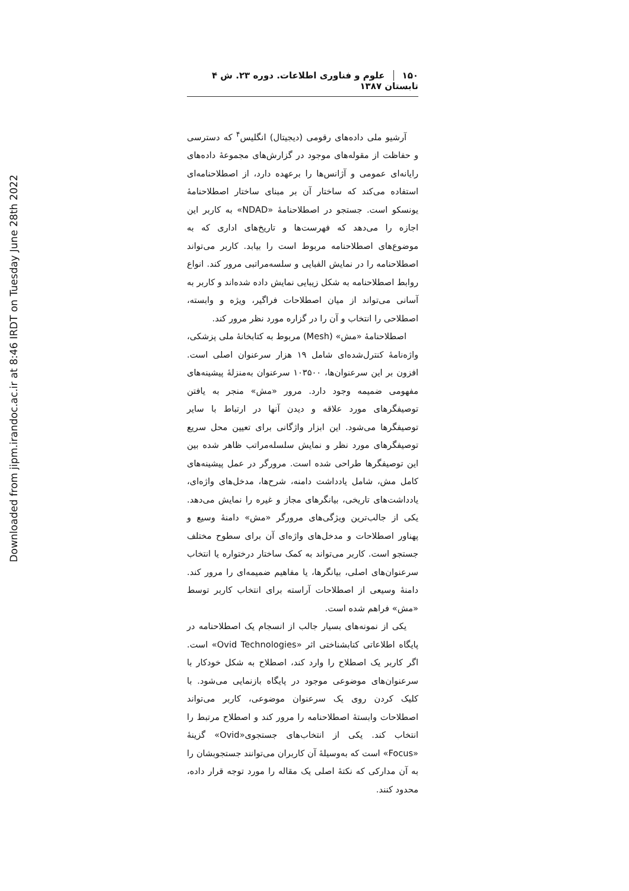Downloaded from jipm.irandoc.ac.ir at 8:46 IRDT on Tuesday June 28th 2022
۱۵۰علوم و فناوری اطلاعات. دوره ۲۳. ش ۴ تابستان ۱۳۸۷
آرشیو ملی داده‌های رقومی (دیجیتال) انگلیس<sup>۴</sup> که دسترسی و حفاظت از مقوله‌های موجود در گزارش‌های مجموعهٔ داده‌های رایانه‌ای عمومی و آژانس‌ها را برعهده دارد، از اصطلاحنامه‌ای استفاده می‌کند که ساختار آن بر مبنای ساختار اصطلاحنامهٔ یونسکو است. جستجو در اصطلاحنامهٔ «NDAD» به کاربر این اجازه را می‌دهد که فهرست‌ها و تاریخ‌های اداری که به موضوع‌های اصطلاحنامه مربوط است را بیابد. کاربر می‌تواند اصطلاحنامه را در نمایش الفبایی و سلسه‌مراتبی مرور کند. انواع روابط اصطلاحنامه به شکل زیبایی نمایش داده شده‌اند و کاربر به آسانی می‌تواند از میان اصطلاحات فراگیر، ویژه و وابسته، اصطلاحی را انتخاب و آن را در گزاره مورد نظر مرور کند.
اصطلاحنامهٔ «مش» (Mesh) مربوط به کتابخانهٔ ملی پزشکی، واژه‌نامهٔ کنترل‌شده‌ای شامل ۱۹ هزار سرعنوان اصلی است. افزون بر این سرعنوان‌ها، ۱۰۳۵۰۰ سرعنوان به‌منزلهٔ پیشینه‌های مفهومی ضمیمه وجود دارد. مرور «مش» منجر به یافتن توصیفگرهای مورد علاقه و دیدن آنها در ارتباط با سایر توصیفگرها می‌شود. این ابزار واژگانی برای تعیین محل سریع توصیفگرهای مورد نظر و نمایش سلسله‌مراتب ظاهر شده بین این توصیفگرها طراحی شده است. مرورگر در عمل پیشینه‌های کامل مش، شامل یادداشت دامنه، شرح‌ها، مدخل‌های واژه‌ای، یادداشت‌های تاریخی، بیانگرهای مجاز و غیره را نمایش می‌دهد. یکی از جالب‌ترین ویژگی‌های مرورگر «مش» دامنهٔ وسیع و پهناور اصطلاحات و مدخل‌های واژه‌ای آن برای سطوح مختلف جستجو است. کاربر می‌تواند به کمک ساختار درختواره یا انتخاب سرعنوان‌های اصلی، بیانگرها، یا مفاهیم ضمیمه‌ای را مرور کند. دامنهٔ وسیعی از اصطلاحات آراسته برای انتخاب کاربر توسط «مش» فراهم شده است.
یکی از نمونه‌های بسیار جالب از انسجام یک اصطلاحنامه در پایگاه اطلاعاتی کتابشناختی اثر «Ovid Technologies» است. اگر کاربر یک اصطلاح را وارد کند، اصطلاح به شکل خودکار با سرعنوان‌های موضوعی موجود در پایگاه بازنمایی می‌شود. با کلیک کردن روی یک سرعنوان موضوعی، کاربر می‌تواند اصطلاحات وابستهٔ اصطلاحنامه را مرور کند و اصطلاح مرتبط را انتخاب کند. یکی از انتخاب‌های جستجوی«Ovid» گزینهٔ «Focus» است که به‌وسیلهٔ آن کاربران می‌توانند جستجوبشان را به آن مدارکی که نکتهٔ اصلی یک مقاله را مورد توجه قرار داده، محدود کنند.